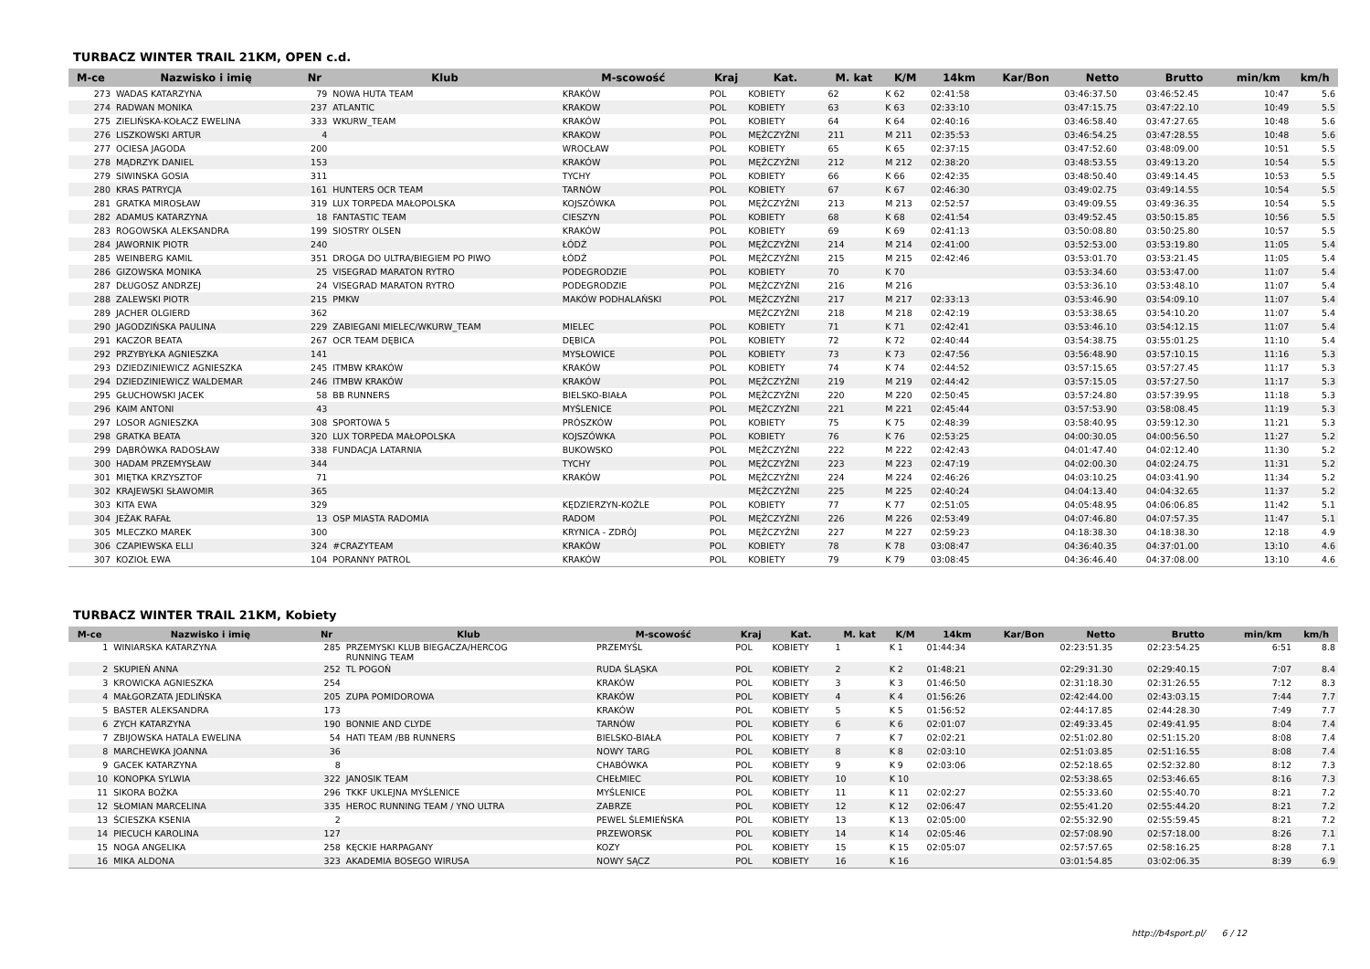TURBACZ WINTER TRAIL 21KM, OPEN c.d.
| M-ce | Nazwisko i imię | Nr | Klub | M-scowość | Kraj | Kat. | M. kat | K/M | 14km | Kar/Bon | Netto | Brutto | min/km | km/h |
| --- | --- | --- | --- | --- | --- | --- | --- | --- | --- | --- | --- | --- | --- | --- |
| 273 | WADAS KATARZYNA | 79 | NOWA HUTA TEAM | KRAKÓW | POL | KOBIETY | 62 | K 62 | 02:41:58 | | 03:46:37.50 | 03:46:52.45 | 10:47 | 5.6 |
| 274 | RADWAN MONIKA | 237 | ATLANTIC | KRAKOW | POL | KOBIETY | 63 | K 63 | 02:33:10 | | 03:47:15.75 | 03:47:22.10 | 10:49 | 5.5 |
| 275 | ZIELIŃSKA-KOŁACZ EWELINA | 333 | WKURW_TEAM | KRAKÓW | POL | KOBIETY | 64 | K 64 | 02:40:16 | | 03:46:58.40 | 03:47:27.65 | 10:48 | 5.6 |
| 276 | LISZKOWSKI ARTUR | 4 | | KRAKOW | POL | MĘŻCZYŹNI | 211 | M 211 | 02:35:53 | | 03:46:54.25 | 03:47:28.55 | 10:48 | 5.6 |
| 277 | OCIESA JAGODA | 200 | | WROCŁAW | POL | KOBIETY | 65 | K 65 | 02:37:15 | | 03:47:52.60 | 03:48:09.00 | 10:51 | 5.5 |
| 278 | MĄDRZYK DANIEL | 153 | | KRAKÓW | POL | MĘŻCZYŹNI | 212 | M 212 | 02:38:20 | | 03:48:53.55 | 03:49:13.20 | 10:54 | 5.5 |
| 279 | SIWINSKA GOSIA | 311 | | TYCHY | POL | KOBIETY | 66 | K 66 | 02:42:35 | | 03:48:50.40 | 03:49:14.45 | 10:53 | 5.5 |
| 280 | KRAS PATRYCJA | 161 | HUNTERS OCR TEAM | TARNÓW | POL | KOBIETY | 67 | K 67 | 02:46:30 | | 03:49:02.75 | 03:49:14.55 | 10:54 | 5.5 |
| 281 | GRATKA MIROSŁAW | 319 | LUX TORPEDA MAŁOPOLSKA | KOJSZÓWKA | POL | MĘŻCZYŹNI | 213 | M 213 | 02:52:57 | | 03:49:09.55 | 03:49:36.35 | 10:54 | 5.5 |
| 282 | ADAMUS KATARZYNA | 18 | FANTASTIC TEAM | CIESZYN | POL | KOBIETY | 68 | K 68 | 02:41:54 | | 03:49:52.45 | 03:50:15.85 | 10:56 | 5.5 |
| 283 | ROGOWSKA ALEKSANDRA | 199 | SIOSTRY OLSEN | KRAKÓW | POL | KOBIETY | 69 | K 69 | 02:41:13 | | 03:50:08.80 | 03:50:25.80 | 10:57 | 5.5 |
| 284 | JAWORNIK PIOTR | 240 | | ŁÓDŹ | POL | MĘŻCZYŹNI | 214 | M 214 | 02:41:00 | | 03:52:53.00 | 03:53:19.80 | 11:05 | 5.4 |
| 285 | WEINBERG KAMIL | 351 | DROGA DO ULTRA/BIEGIEM PO PIWO | ŁÓDŹ | POL | MĘŻCZYŹNI | 215 | M 215 | 02:42:46 | | 03:53:01.70 | 03:53:21.45 | 11:05 | 5.4 |
| 286 | GIZOWSKA MONIKA | 25 | VISEGRAD MARATON RYTRO | PODEGRODZIE | POL | KOBIETY | 70 | K 70 | | | 03:53:34.60 | 03:53:47.00 | 11:07 | 5.4 |
| 287 | DŁUGOSZ ANDRZEJ | 24 | VISEGRAD MARATON RYTRO | PODEGRODZIE | POL | MĘŻCZYŹNI | 216 | M 216 | | | 03:53:36.10 | 03:53:48.10 | 11:07 | 5.4 |
| 288 | ZALEWSKI PIOTR | 215 | PMKW | MAKÓW PODHALAŃSKI | POL | MĘŻCZYŹNI | 217 | M 217 | 02:33:13 | | 03:53:46.90 | 03:54:09.10 | 11:07 | 5.4 |
| 289 | JACHER OLGIERD | 362 | | | | MĘŻCZYŹNI | 218 | M 218 | 02:42:19 | | 03:53:38.65 | 03:54:10.20 | 11:07 | 5.4 |
| 290 | JAGODZIŃSKA PAULINA | 229 | ZABIEGANI MIELEC/WKURW_TEAM | MIELEC | POL | KOBIETY | 71 | K 71 | 02:42:41 | | 03:53:46.10 | 03:54:12.15 | 11:07 | 5.4 |
| 291 | KACZOR BEATA | 267 | OCR TEAM DĘBICA | DĘBICA | POL | KOBIETY | 72 | K 72 | 02:40:44 | | 03:54:38.75 | 03:55:01.25 | 11:10 | 5.4 |
| 292 | PRZYBYŁKA AGNIESZKA | 141 | | MYSŁOWICE | POL | KOBIETY | 73 | K 73 | 02:47:56 | | 03:56:48.90 | 03:57:10.15 | 11:16 | 5.3 |
| 293 | DZIEDZINIEWICZ AGNIESZKA | 245 | ITMBW KRAKÓW | KRAKÓW | POL | KOBIETY | 74 | K 74 | 02:44:52 | | 03:57:15.65 | 03:57:27.45 | 11:17 | 5.3 |
| 294 | DZIEDZINIEWICZ WALDEMAR | 246 | ITMBW KRAKÓW | KRAKÓW | POL | MĘŻCZYŹNI | 219 | M 219 | 02:44:42 | | 03:57:15.05 | 03:57:27.50 | 11:17 | 5.3 |
| 295 | GŁUCHOWSKI JACEK | 58 | BB RUNNERS | BIELSKO-BIAŁA | POL | MĘŻCZYŹNI | 220 | M 220 | 02:50:45 | | 03:57:24.80 | 03:57:39.95 | 11:18 | 5.3 |
| 296 | KAIM ANTONI | 43 | | MYŚLENICE | POL | MĘŻCZYŹNI | 221 | M 221 | 02:45:44 | | 03:57:53.90 | 03:58:08.45 | 11:19 | 5.3 |
| 297 | LOSOR AGNIESZKA | 308 | SPORTOWA 5 | PRÓSZKÓW | POL | KOBIETY | 75 | K 75 | 02:48:39 | | 03:58:40.95 | 03:59:12.30 | 11:21 | 5.3 |
| 298 | GRATKA BEATA | 320 | LUX TORPEDA MAŁOPOLSKA | KOJSZÓWKA | POL | KOBIETY | 76 | K 76 | 02:53:25 | | 04:00:30.05 | 04:00:56.50 | 11:27 | 5.2 |
| 299 | DĄBRÓWKA RADOSŁAW | 338 | FUNDACJA LATARNIA | BUKOWSKO | POL | MĘŻCZYŹNI | 222 | M 222 | 02:42:43 | | 04:01:47.40 | 04:02:12.40 | 11:30 | 5.2 |
| 300 | HADAM PRZEMYSŁAW | 344 | | TYCHY | POL | MĘŻCZYŹNI | 223 | M 223 | 02:47:19 | | 04:02:00.30 | 04:02:24.75 | 11:31 | 5.2 |
| 301 | MIĘTKA KRZYSZTOF | 71 | | KRAKÓW | POL | MĘŻCZYŹNI | 224 | M 224 | 02:46:26 | | 04:03:10.25 | 04:03:41.90 | 11:34 | 5.2 |
| 302 | KRAJEWSKI SŁAWOMIR | 365 | | | | MĘŻCZYŹNI | 225 | M 225 | 02:40:24 | | 04:04:13.40 | 04:04:32.65 | 11:37 | 5.2 |
| 303 | KITA EWA | 329 | | KĘDZIERZYN-KOŹLE | POL | KOBIETY | 77 | K 77 | 02:51:05 | | 04:05:48.95 | 04:06:06.85 | 11:42 | 5.1 |
| 304 | JEŻAK RAFAŁ | 13 | OSP MIASTA RADOMIA | RADOM | POL | MĘŻCZYŹNI | 226 | M 226 | 02:53:49 | | 04:07:46.80 | 04:07:57.35 | 11:47 | 5.1 |
| 305 | MLECZKO MAREK | 300 | | KRYNICA - ZDRÓJ | POL | MĘŻCZYŹNI | 227 | M 227 | 02:59:23 | | 04:18:38.30 | 04:18:38.30 | 12:18 | 4.9 |
| 306 | CZAPIEWSKA ELLI | 324 | #CRAZYTEAM | KRAKÓW | POL | KOBIETY | 78 | K 78 | 03:08:47 | | 04:36:40.35 | 04:37:01.00 | 13:10 | 4.6 |
| 307 | KOZIOŁ EWA | 104 | PORANNY PATROL | KRAKÓW | POL | KOBIETY | 79 | K 79 | 03:08:45 | | 04:36:46.40 | 04:37:08.00 | 13:10 | 4.6 |
TURBACZ WINTER TRAIL 21KM, Kobiety
| M-ce | Nazwisko i imię | Nr | Klub | M-scowość | Kraj | Kat. | M. kat | K/M | 14km | Kar/Bon | Netto | Brutto | min/km | km/h |
| --- | --- | --- | --- | --- | --- | --- | --- | --- | --- | --- | --- | --- | --- | --- |
| 1 | WINIARSKA KATARZYNA | 285 | PRZEMYSKI KLUB BIEGACZA/HERCOG RUNNING TEAM | PRZEMYŚL | POL | KOBIETY | 1 | K 1 | 01:44:34 | | 02:23:51.35 | 02:23:54.25 | 6:51 | 8.8 |
| 2 | SKUPIEŃ ANNA | 252 | TL POGOŃ | RUDA ŚLĄSKA | POL | KOBIETY | 2 | K 2 | 01:48:21 | | 02:29:31.30 | 02:29:40.15 | 7:07 | 8.4 |
| 3 | KROWICKA AGNIESZKA | 254 | | KRAKÓW | POL | KOBIETY | 3 | K 3 | 01:46:50 | | 02:31:18.30 | 02:31:26.55 | 7:12 | 8.3 |
| 4 | MAŁGORZATA JEDLIŃSKA | 205 | ZUPA POMIDOROWA | KRAKÓW | POL | KOBIETY | 4 | K 4 | 01:56:26 | | 02:42:44.00 | 02:43:03.15 | 7:44 | 7.7 |
| 5 | BASTER ALEKSANDRA | 173 | | KRAKÓW | POL | KOBIETY | 5 | K 5 | 01:56:52 | | 02:44:17.85 | 02:44:28.30 | 7:49 | 7.7 |
| 6 | ZYCH KATARZYNA | 190 | BONNIE AND CLYDE | TARNÓW | POL | KOBIETY | 6 | K 6 | 02:01:07 | | 02:49:33.45 | 02:49:41.95 | 8:04 | 7.4 |
| 7 | ZBIJOWSKA HATALA EWELINA | 54 | HATI TEAM /BB RUNNERS | BIELSKO-BIAŁA | POL | KOBIETY | 7 | K 7 | 02:02:21 | | 02:51:02.80 | 02:51:15.20 | 8:08 | 7.4 |
| 8 | MARCHEWKA JOANNA | 36 | | NOWY TARG | POL | KOBIETY | 8 | K 8 | 02:03:10 | | 02:51:03.85 | 02:51:16.55 | 8:08 | 7.4 |
| 9 | GACEK KATARZYNA | 8 | | CHABÓWKA | POL | KOBIETY | 9 | K 9 | 02:03:06 | | 02:52:18.65 | 02:52:32.80 | 8:12 | 7.3 |
| 10 | KONOPKA SYLWIA | 322 | JANOSIK TEAM | CHEŁMIEC | POL | KOBIETY | 10 | K 10 | | | 02:53:38.65 | 02:53:46.65 | 8:16 | 7.3 |
| 11 | SIKORA BOŻKA | 296 | TKKF UKLEJNA MYŚLENICE | MYŚLENICE | POL | KOBIETY | 11 | K 11 | 02:02:27 | | 02:55:33.60 | 02:55:40.70 | 8:21 | 7.2 |
| 12 | SŁOMIAN MARCELINA | 335 | HEROC RUNNING TEAM / YNO ULTRA | ZABRZE | POL | KOBIETY | 12 | K 12 | 02:06:47 | | 02:55:41.20 | 02:55:44.20 | 8:21 | 7.2 |
| 13 | ŚCIESZKA KSENIA | 2 | | PEWEL ŚLEMIEŃSKA | POL | KOBIETY | 13 | K 13 | 02:05:00 | | 02:55:32.90 | 02:55:59.45 | 8:21 | 7.2 |
| 14 | PIECUCH KAROLINA | 127 | | PRZEWORSK | POL | KOBIETY | 14 | K 14 | 02:05:46 | | 02:57:08.90 | 02:57:18.00 | 8:26 | 7.1 |
| 15 | NOGA ANGELIKA | 258 | KĘCKIE HARPAGANY | KOZY | POL | KOBIETY | 15 | K 15 | 02:05:07 | | 02:57:57.65 | 02:58:16.25 | 8:28 | 7.1 |
| 16 | MIKA ALDONA | 323 | AKADEMIA BOSEGO WIRUSA | NOWY SĄCZ | POL | KOBIETY | 16 | K 16 | | | 03:01:54.85 | 03:02:06.35 | 8:39 | 6.9 |
http://b4sport.pl/ 6 / 12